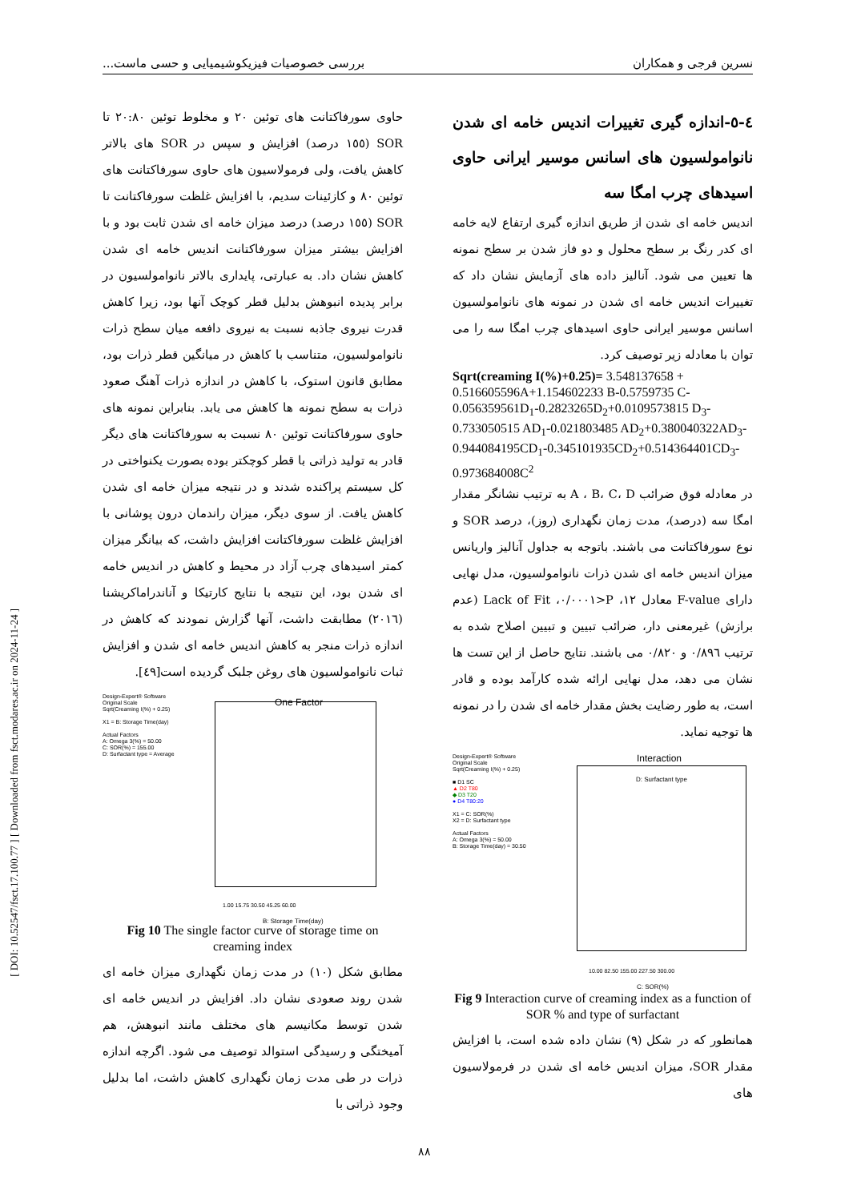نسرین فرجی و همکاران بررسی خصوصیات فیزیکوشیمیایی و حسی ماست...
٤-٥-اندازه گیری تغییرات اندیس خامه ای شدن نانوامولسیون های اسانس موسیر ایرانی حاوی اسیدهای چرب امگا سه
اندیس خامه ای شدن از طریق اندازه گیری ارتفاع لایه خامه ای کدر رنگ بر سطح محلول و دو فاز شدن بر سطح نمونه ها تعیین می شود. آنالیز داده های آزمایش نشان داد که تغییرات اندیس خامه ای شدن در نمونه های نانوامولسیون اسانس موسیر ایرانی حاوی اسیدهای چرب امگا سه را می توان با معادله زیر توصیف کرد.
Sqrt(creaming I(%)+0.25)= 3.548137658 + 0.516605596A+1.154602233 B-0.5759735 C-0.056359561D<sub>1</sub>-0.2823265D<sub>2</sub>+0.0109573815 D<sub>3</sub>-0.733050515 AD<sub>1</sub>-0.021803485 AD<sub>2</sub>+0.380040322AD<sub>3</sub>-0.944084195CD<sub>1</sub>-0.345101935CD<sub>2</sub>+0.514364401CD<sub>3</sub>-0.973684008C<sup>2</sup>
در معادله فوق ضرائب A ، B، C، D به ترتیب نشانگر مقدار امگا سه (درصد)، مدت زمان نگهداری (روز)، درصد SOR و نوع سورفاکتانت می باشند. باتوجه به جداول آنالیز واریانس میزان اندیس خامه ای شدن ذرات نانوامولسیون، مدل نهایی دارای F-value معادل ١٢، P<٠/٠٠٠١، Lack of Fit (عدم برازش) غیرمعنی دار، ضرائب تبیین و تبیین اصلاح شده به ترتیب ٠/٨٩٦ و ٠/٨٢٠ می باشند. نتایج حاصل از این تست ها نشان می دهد، مدل نهایی ارائه شده کارآمد بوده و قادر است، به طور رضایت بخش مقدار خامه ای شدن را در نمونه ها توجیه نماید.
Design-Expert® Software
Original Scale
Sqrt(Creaming I(%) + 0.25)
■ D1 SC
▲ D2 T80
◆ D3 T20
● D4 T80:20
X1 = C: SOR(%)
X2 = D: Surfactant type
Actual Factors
A: Omega 3(%) = 50.00
B: Storage Time(day) = 30.50
Interaction
D: Surfactant type
10.00 82.50 155.00 227.50 300.00
C: SOR(%)
Fig 9 Interaction curve of creaming index as a function of SOR % and type of surfactant
همانطور که در شکل (٩) نشان داده شده است، با افزایش مقدار SOR، میزان اندیس خامه ای شدن در فرمولاسیون های
حاوی سورفاکتانت های توئین ٢٠ و مخلوط توئین ٢٠:٨٠ تا SOR (١٥٥ درصد) افزایش و سپس در SOR های بالاتر کاهش یافت، ولی فرمولاسیون های حاوی سورفاکتانت های توئین ٨٠ و کازئینات سدیم، با افزایش غلظت سورفاکتانت تا SOR (١٥٥ درصد) درصد میزان خامه ای شدن ثابت بود و با افزایش بیشتر میزان سورفاکتانت اندیس خامه ای شدن کاهش نشان داد. به عبارتی، پایداری بالاتر نانوامولسیون در برابر پدیده انبوهش بدلیل قطر کوچک آنها بود، زیرا کاهش قدرت نیروی جاذبه نسبت به نیروی دافعه میان سطح ذرات نانوامولسیون، متناسب با کاهش در میانگین قطر ذرات بود، مطابق قانون استوک، با کاهش در اندازه ذرات آهنگ صعود ذرات به سطح نمونه ها کاهش می یابد. بنابراین نمونه های حاوی سورفاکتانت توئین ٨٠ نسبت به سورفاکتانت های دیگر قادر به تولید ذراتی با قطر کوچکتر بوده بصورت یکنواختی در کل سیستم پراکنده شدند و در نتیجه میزان خامه ای شدن کاهش یافت. از سوی دیگر، میزان راندمان درون پوشانی با افزایش غلظت سورفاکتانت افزایش داشت، که بیانگر میزان کمتر اسیدهای چرب آزاد در محیط و کاهش در اندیس خامه ای شدن بود، این نتیجه با نتایج کارتیکا و آناندراماکریشنا (٢٠١٦) مطابقت داشت، آنها گزارش نمودند که کاهش در اندازه ذرات منجر به کاهش اندیس خامه ای شدن و افزایش ثبات نانوامولسیون های روغن جلبک گردیده است[٤٩].
Design-Expert® Software
Original Scale
Sqrt(Creaming I(%) + 0.25)
X1 = B: Storage Time(day)
Actual Factors
A: Omega 3(%) = 50.00
C: SOR(%) = 155.00
D: Surfactant type = Average
One Factor
1.00 15.75 30.50 45.25 60.00
B: Storage Time(day)
Fig 10 The single factor curve of storage time on creaming index
مطابق شکل (١٠) در مدت زمان نگهداری میزان خامه ای شدن روند صعودی نشان داد. افزایش در اندیس خامه ای شدن توسط مکانیسم های مختلف مانند انبوهش، هم آمیختگی و رسیدگی استوالد توصیف می شود. اگرچه اندازه ذرات در طی مدت زمان نگهداری کاهش داشت، اما بدلیل وجود ذراتی با
[ DOI: 10.52547/fsct.17.100.77 ] [ Downloaded from fsct.modares.ac.ir on 2024-11-24 ]
٨٨